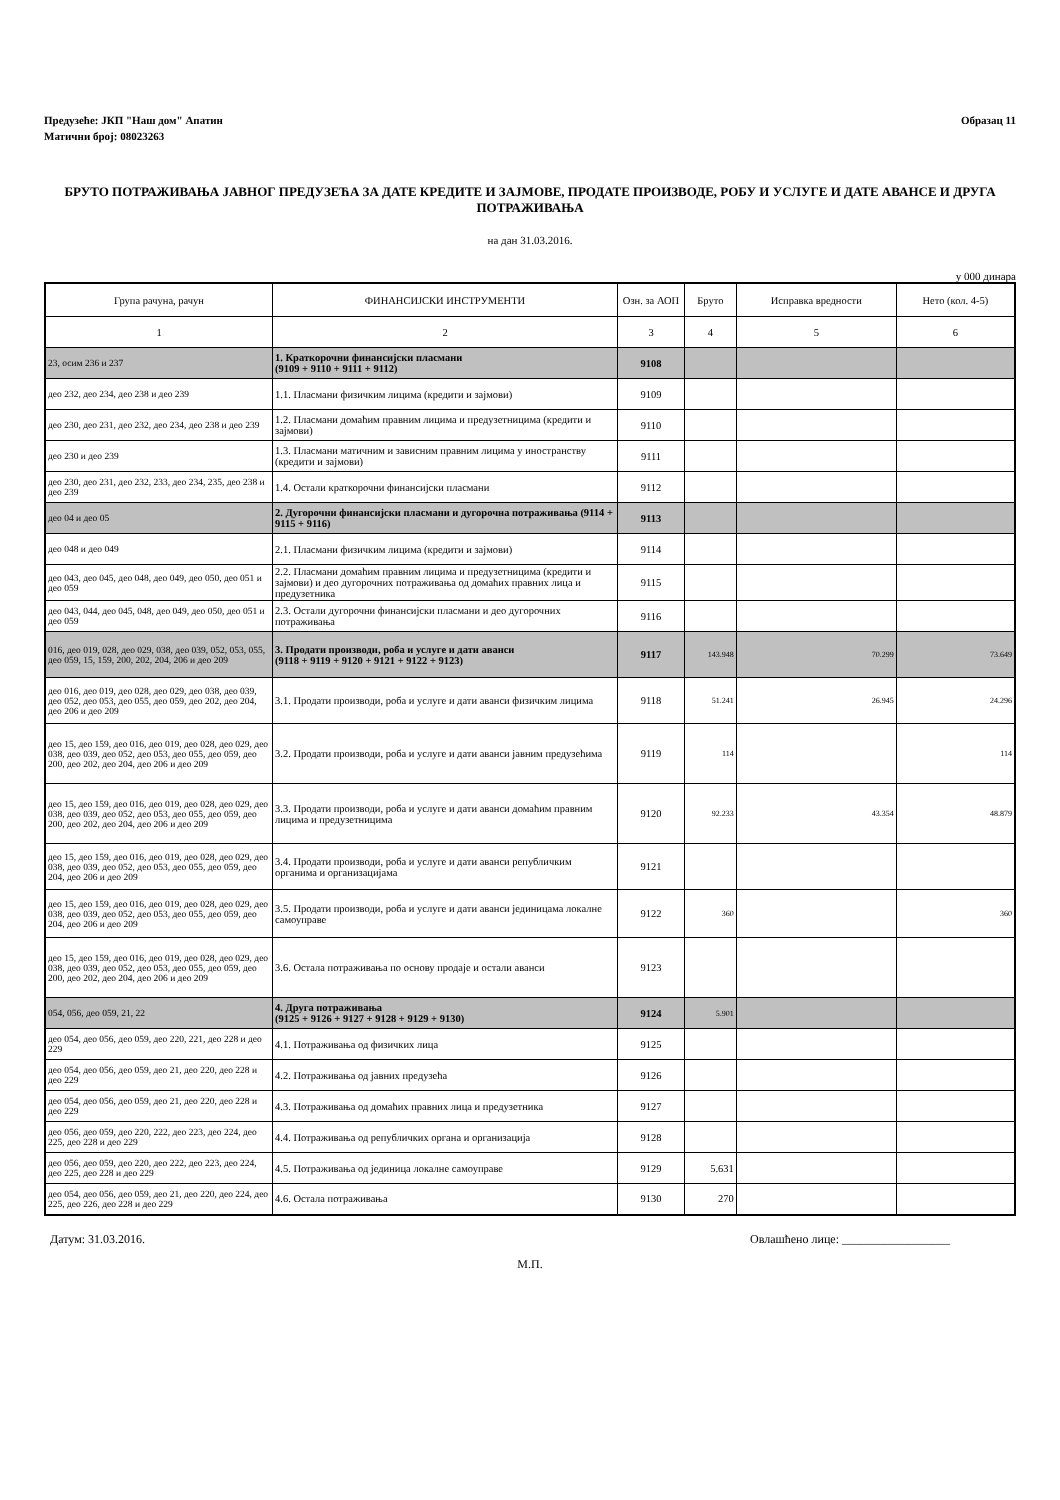Предузеће: ЈКП "Наш дом" Апатин
Матични број: 08023263
Образац 11
БРУТО ПОТРАЖИВАЊА ЈАВНОГ ПРЕДУЗЕЋА ЗА ДАТЕ КРЕДИТЕ И ЗАЈМОВЕ, ПРОДАТЕ ПРОИЗВОДЕ, РОБУ И УСЛУГЕ И ДАТЕ АВАНСЕ И ДРУГА ПОТРАЖИВАЊА
на дан 31.03.2016.
у 000 динара
| Група рачуна, рачун | ФИНАНСИЈСКИ ИНСТРУМЕНТИ | Озн. за АОП | Бруто | Исправка вредности | Нето (кол. 4-5) |
| --- | --- | --- | --- | --- | --- |
| 1 | 2 | 3 | 4 | 5 | 6 |
| 23, осим 236 и 237 | 1. Краткорочни финансијски пласмани (9109 + 9110 + 9111 + 9112) | 9108 | | | |
| део 232, део 234, део 238 и део 239 | 1.1. Пласмани физичким лицима (кредити и зајмови) | 9109 | | | |
| део 230, део 231, део 232, део 234, део 238 и део 239 | 1.2. Пласмани домаћим правним лицима и предузетницима (кредити и зајмови) | 9110 | | | |
| део 230 и део 239 | 1.3. Пласмани матичним и зависним правним лицима у иностранству (кредити и зајмови) | 9111 | | | |
| део 230, део 231, део 232, 233, део 234, 235, део 238 и део 239 | 1.4. Остали краткорочни финансијски пласмани | 9112 | | | |
| део 04 и део 05 | 2. Дугорочни финансијски пласмани и дугорочна потраживања (9114 + 9115 + 9116) | 9113 | | | |
| део 048 и део 049 | 2.1. Пласмани физичким лицима (кредити и зајмови) | 9114 | | | |
| део 043, део 045, део 048, део 049, део 050, део 051 и део 059 | 2.2. Пласмани домаћим правним лицима и предузетницима (кредити и зајмови) и део дугорочних потраживања од домаћих правних лица и предузетника | 9115 | | | |
| део 043, 044, део 045, 048, део 049, део 050, део 051 и део 059 | 2.3. Остали дугорочни финансијски пласмани и део дугорочних потраживања | 9116 | | | |
| 016, део 019, 028, део 029, 038, део 039, 052, 053, 055, део 059, 15, 159, 200, 202, 204, 206 и део 209 | 3. Продати производи, роба и услуге и дати аванси (9118 + 9119 + 9120 + 9121 + 9122 + 9123) | 9117 | 143.948 | 70.299 | 73.649 |
| део 016, део 019, део 028, део 029, део 038, део 039, део 052, део 053, део 055, део 059, део 202, део 204, део 206 и део 209 | 3.1. Продати производи, роба и услуге и дати аванси физичким лицима | 9118 | 51.241 | 26.945 | 24.296 |
| део 15, део 159, део 016, део 019, део 028, део 029, део 038, део 039, део 052, део 053, део 055, део 059, део 200, део 202, део 204, део 206 и део 209 | 3.2. Продати производи, роба и услуге и дати аванси јавним предузећима | 9119 | 114 | | 114 |
| део 15, део 159, део 016, део 019, део 028, део 029, део 038, део 039, део 052, део 053, део 055, део 059, део 200, део 202, део 204, део 206 и део 209 | 3.3. Продати производи, роба и услуге и дати аванси домаћим правним лицима и предузетницима | 9120 | 92.233 | 43.354 | 48.879 |
| део 15, део 159, део 016, део 019, део 028, део 029, део 038, део 039, део 052, део 053, део 055, део 059, део 204, део 206 и део 209 | 3.4. Продати производи, роба и услуге и дати аванси републичким органима и организацијама | 9121 | | | |
| део 15, део 159, део 016, део 019, део 028, део 029, део 038, део 039, део 052, део 053, део 055, део 059, део 204, део 206 и део 209 | 3.5. Продати производи, роба и услуге и дати аванси јединицама локалне самоуправе | 9122 | 360 | | 360 |
| део 15, део 159, део 016, део 019, део 028, део 029, део 038, део 039, део 052, део 053, део 055, део 059, део 200, део 202, део 204, део 206 и део 209 | 3.6. Остала потраживања по основу продаје и остали аванси | 9123 | | | |
| 054, 056, део 059, 21, 22 | 4. Друга потраживања (9125 + 9126 + 9127 + 9128 + 9129 + 9130) | 9124 | 5.901 | | |
| део 054, део 056, део 059, део 220, 221, део 228 и део 229 | 4.1. Потраживања од физичких лица | 9125 | | | |
| део 054, део 056, део 059, део 21, део 220, део 228 и део 229 | 4.2. Потраживања од јавних предузећа | 9126 | | | |
| део 054, део 056, део 059, део 21, део 220, део 228 и део 229 | 4.3. Потраживања од домаћих правних лица и предузетника | 9127 | | | |
| део 056, део 059, део 220, 222, део 223, део 224, део 225, део 228 и део 229 | 4.4. Потраживања од републичких органа и организација | 9128 | | | |
| део 056, део 059, део 220, део 222, део 223, део 224, део 225, део 228 и део 229 | 4.5. Потраживања од јединица локалне самоуправе | 9129 | 5.631 | | |
| део 054, део 056, део 059, део 21, део 220, део 224, део 225, део 226, део 228 и део 229 | 4.6. Остала потраживања | 9130 | 270 | | |
Датум: 31.03.2016. Овлашћено лице: __________________
М.П.